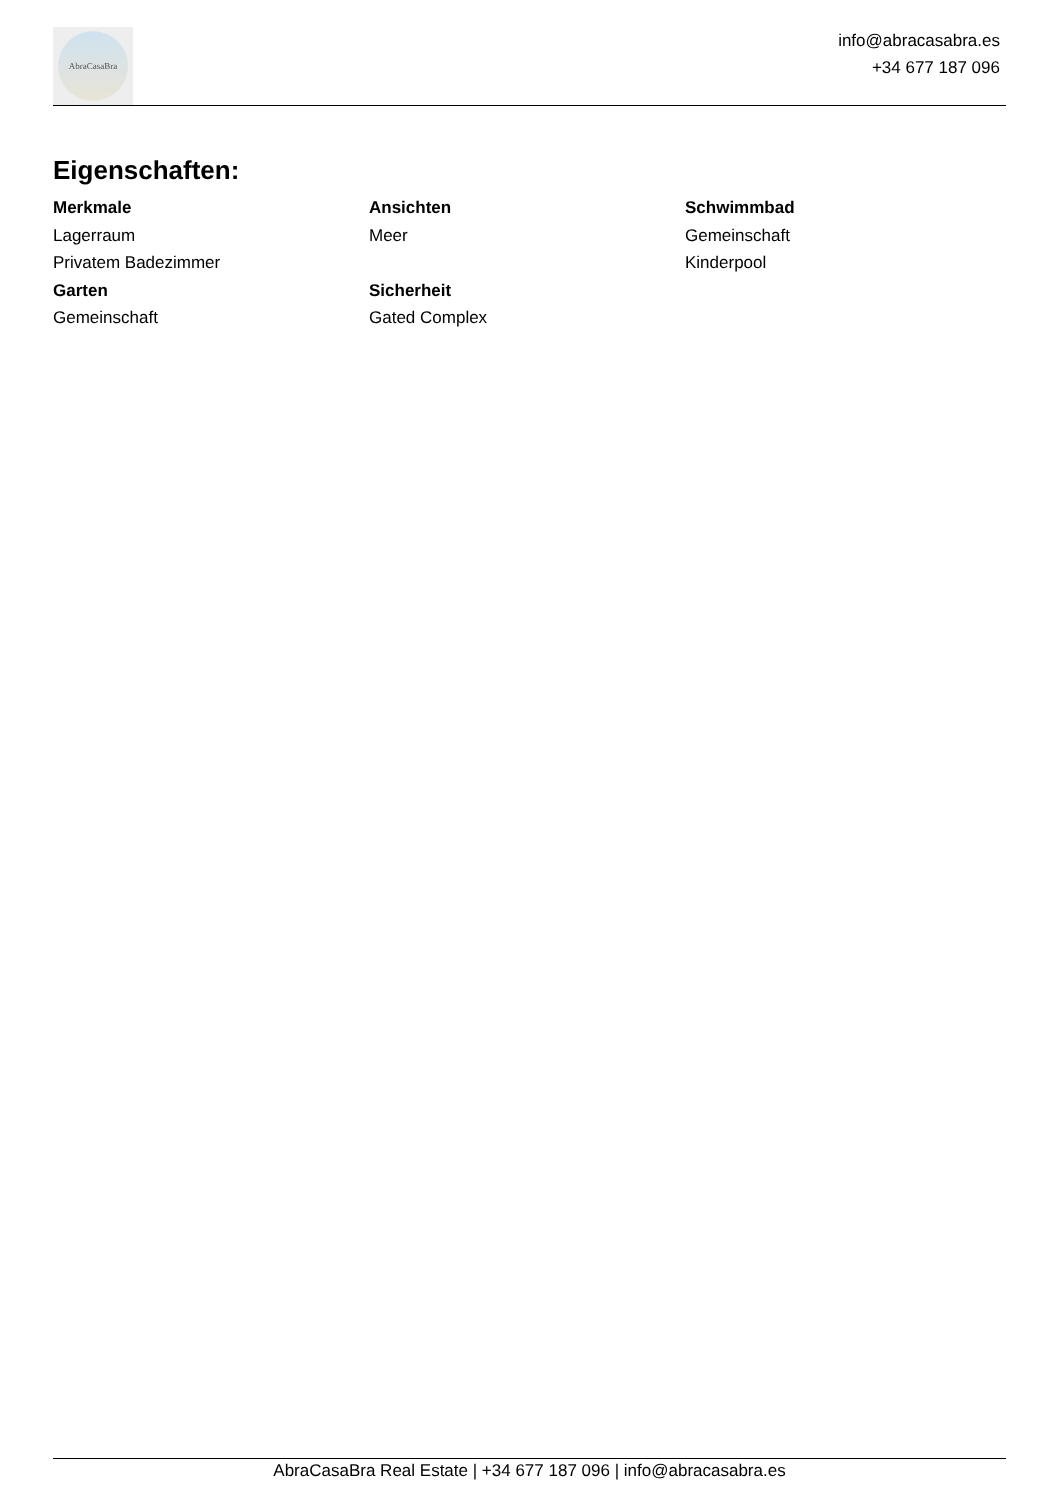AbraCasaBra
info@abracasabra.es
+34 677 187 096
Eigenschaften:
Merkmale
Lagerraum
Privatem Badezimmer
Garten
Gemeinschaft
Ansichten
Meer
Sicherheit
Gated Complex
Schwimmbad
Gemeinschaft
Kinderpool
AbraCasaBra Real Estate | +34 677 187 096 | info@abracasabra.es